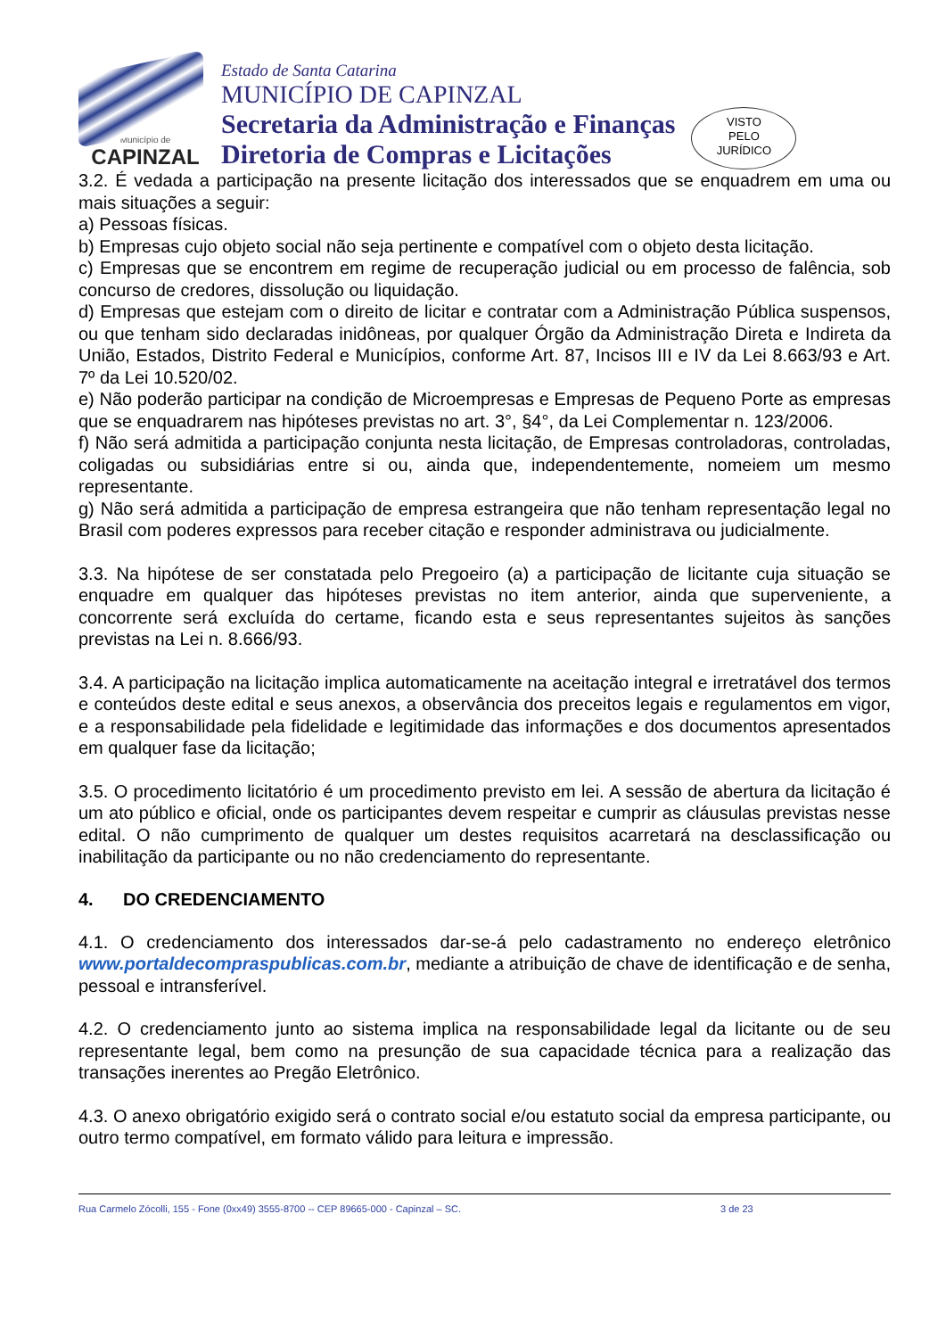Município de
CAPINZAL
Estado de Santa Catarina
MUNICÍPIO DE CAPINZAL
Secretaria da Administração e Finanças
Diretoria de Compras e Licitações
VISTO
PELO
JURÍDICO
3.2. É vedada a participação na presente licitação dos interessados que se enquadrem em uma ou mais situações a seguir:
a) Pessoas físicas.
b) Empresas cujo objeto social não seja pertinente e compatível com o objeto desta licitação.
c) Empresas que se encontrem em regime de recuperação judicial ou em processo de falência, sob concurso de credores, dissolução ou liquidação.
d) Empresas que estejam com o direito de licitar e contratar com a Administração Pública suspensos, ou que tenham sido declaradas inidôneas, por qualquer Órgão da Administração Direta e Indireta da União, Estados, Distrito Federal e Municípios, conforme Art. 87, Incisos III e IV da Lei 8.663/93 e Art. 7º da Lei 10.520/02.
e) Não poderão participar na condição de Microempresas e Empresas de Pequeno Porte as empresas que se enquadrarem nas hipóteses previstas no art. 3°, §4°, da Lei Complementar n. 123/2006.
f) Não será admitida a participação conjunta nesta licitação, de Empresas controladoras, controladas, coligadas ou subsidiárias entre si ou, ainda que, independentemente, nomeiem um mesmo representante.
g) Não será admitida a participação de empresa estrangeira que não tenham representação legal no Brasil com poderes expressos para receber citação e responder administrava ou judicialmente.
3.3. Na hipótese de ser constatada pelo Pregoeiro (a) a participação de licitante cuja situação se enquadre em qualquer das hipóteses previstas no item anterior, ainda que superveniente, a concorrente será excluída do certame, ficando esta e seus representantes sujeitos às sanções previstas na Lei n. 8.666/93.
3.4. A participação na licitação implica automaticamente na aceitação integral e irretratável dos termos e conteúdos deste edital e seus anexos, a observância dos preceitos legais e regulamentos em vigor, e a responsabilidade pela fidelidade e legitimidade das informações e dos documentos apresentados em qualquer fase da licitação;
3.5. O procedimento licitatório é um procedimento previsto em lei. A sessão de abertura da licitação é um ato público e oficial, onde os participantes devem respeitar e cumprir as cláusulas previstas nesse edital. O não cumprimento de qualquer um destes requisitos acarretará na desclassificação ou inabilitação da participante ou no não credenciamento do representante.
4. DO CREDENCIAMENTO
4.1. O credenciamento dos interessados dar-se-á pelo cadastramento no endereço eletrônico www.portaldecompraspublicas.com.br, mediante a atribuição de chave de identificação e de senha, pessoal e intransferível.
4.2. O credenciamento junto ao sistema implica na responsabilidade legal da licitante ou de seu representante legal, bem como na presunção de sua capacidade técnica para a realização das transações inerentes ao Pregão Eletrônico.
4.3. O anexo obrigatório exigido será o contrato social e/ou estatuto social da empresa participante, ou outro termo compatível, em formato válido para leitura e impressão.
Rua Carmelo Zócolli, 155 - Fone (0xx49) 3555-8700 -- CEP 89665-000 - Capinzal – SC. 3 de 23